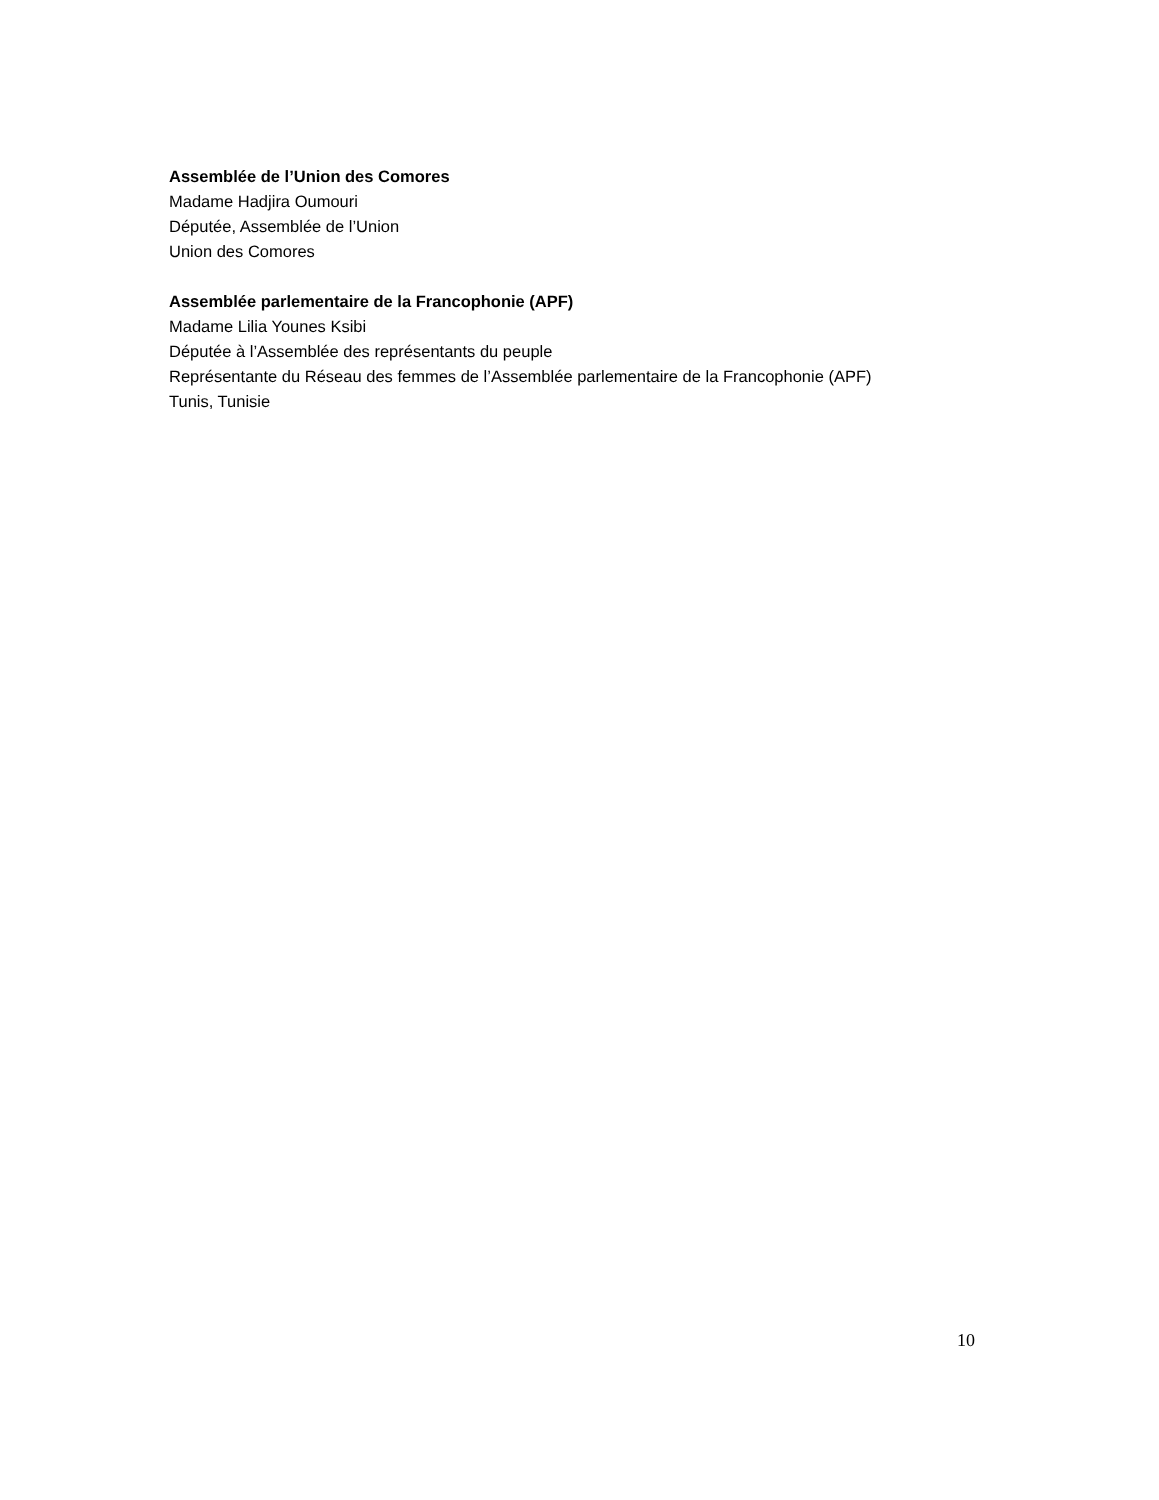Assemblée de l’Union des Comores
Madame Hadjira Oumouri
Députée, Assemblée de l’Union
Union des Comores
Assemblée parlementaire de la Francophonie (APF)
Madame Lilia Younes Ksibi
Députée à l’Assemblée des représentants du peuple
Représentante du Réseau des femmes de l’Assemblée parlementaire de la Francophonie (APF)
Tunis, Tunisie
10